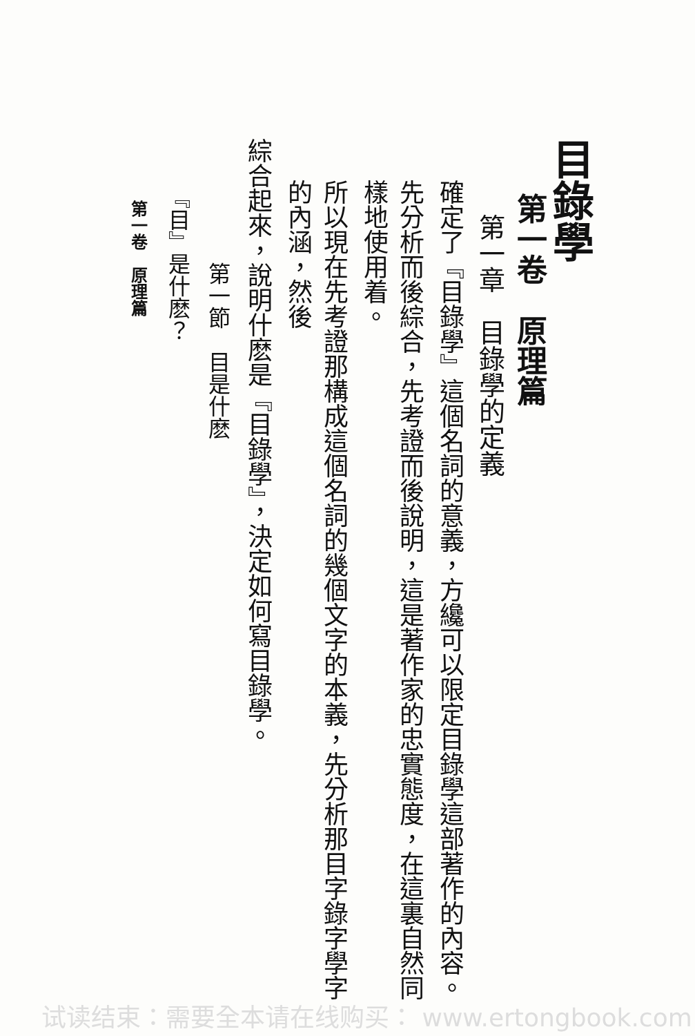目錄學
第一卷　原理篇
第一章　目錄學的定義
確定了『目錄學』這個名詞的意義，方纔可以限定目錄學這部著作的內容。
先分析而後綜合，先考證而後說明，這是著作家的忠實態度，在這裏自然同樣地使用着。
所以現在先考證那構成這個名詞的幾個文字的本義，先分析那目字錄字學字的內涵，然後
綜合起來，說明什麽是『目錄學』，決定如何寫目錄學。
第一節　目是什麽
『目』是什麽？
第一卷　原理篇
试读结束：需要全本请在线购买： www.ertongbook.com